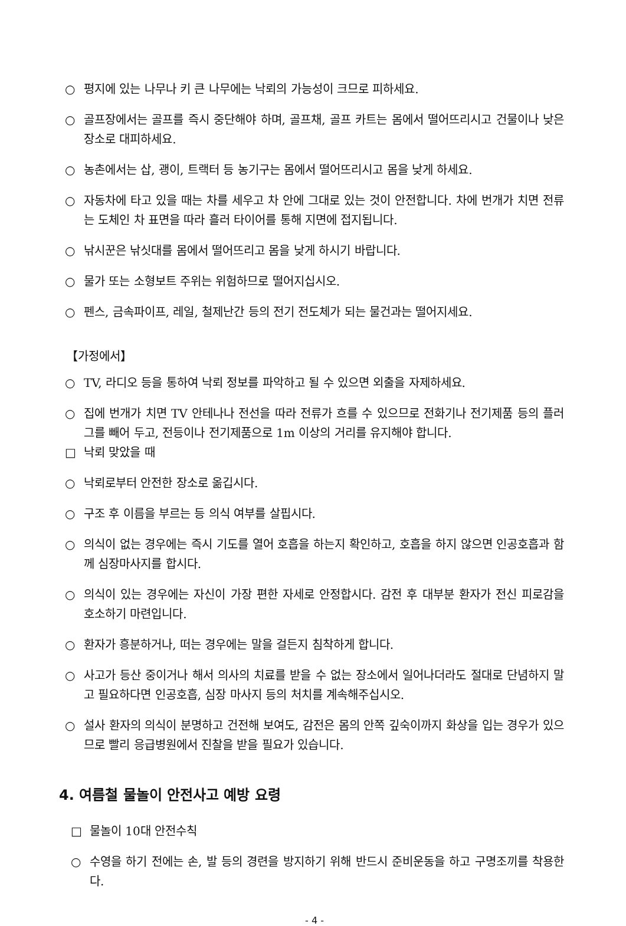○ 평지에 있는 나무나 키 큰 나무에는 낙뢰의 가능성이 크므로 피하세요.
○ 골프장에서는 골프를 즉시 중단해야 하며, 골프채, 골프 카트는 몸에서 떨어뜨리시고 건물이나 낮은 장소로 대피하세요.
○ 농촌에서는 삽, 괭이, 트랙터 등 농기구는 몸에서 떨어뜨리시고 몸을 낮게 하세요.
○ 자동차에 타고 있을 때는 차를 세우고 차 안에 그대로 있는 것이 안전합니다. 차에 번개가 치면 전류는 도체인 차 표면을 따라 흘러 타이어를 통해 지면에 접지됩니다.
○ 낚시꾼은 낚싯대를 몸에서 떨어뜨리고 몸을 낮게 하시기 바랍니다.
○ 물가 또는 소형보트 주위는 위험하므로 떨어지십시오.
○ 펜스, 금속파이프, 레일, 철제난간 등의 전기 전도체가 되는 물건과는 떨어지세요.
【가정에서】
○ TV, 라디오 등을 통하여 낙뢰 정보를 파악하고 될 수 있으면 외출을 자제하세요.
○ 집에 번개가 치면 TV 안테나나 전선을 따라 전류가 흐를 수 있으므로 전화기나 전기제품 등의 플러그를 빼어 두고, 전등이나 전기제품으로 1m 이상의 거리를 유지해야 합니다.
□ 낙뢰 맞았을 때
○ 낙뢰로부터 안전한 장소로 옮깁시다.
○ 구조 후 이름을 부르는 등 의식 여부를 살핍시다.
○ 의식이 없는 경우에는 즉시 기도를 열어 호흡을 하는지 확인하고, 호흡을 하지 않으면 인공호흡과 함께 심장마사지를 합시다.
○ 의식이 있는 경우에는 자신이 가장 편한 자세로 안정합시다. 감전 후 대부분 환자가 전신 피로감을 호소하기 마련입니다.
○ 환자가 흥분하거나, 떠는 경우에는 말을 걸든지 침착하게 합니다.
○ 사고가 등산 중이거나 해서 의사의 치료를 받을 수 없는 장소에서 일어나더라도 절대로 단념하지 말고 필요하다면 인공호흡, 심장 마사지 등의 처치를 계속해주십시오.
○ 설사 환자의 의식이 분명하고 건전해 보여도, 감전은 몸의 안쪽 깊숙이까지 화상을 입는 경우가 있으므로 빨리 응급병원에서 진찰을 받을 필요가 있습니다.
4. 여름철 물놀이 안전사고 예방 요령
□ 물놀이 10대 안전수칙
○ 수영을 하기 전에는 손, 발 등의 경련을 방지하기 위해 반드시 준비운동을 하고 구명조끼를 착용한다.
- 4 -